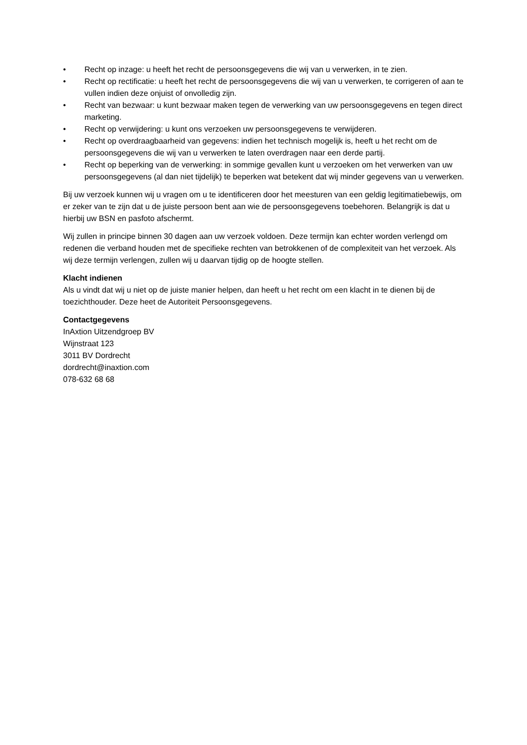• Recht op inzage: u heeft het recht de persoonsgegevens die wij van u verwerken, in te zien.
• Recht op rectificatie: u heeft het recht de persoonsgegevens die wij van u verwerken, te corrigeren of aan te vullen indien deze onjuist of onvolledig zijn.
• Recht van bezwaar: u kunt bezwaar maken tegen de verwerking van uw persoonsgegevens en tegen direct marketing.
• Recht op verwijdering: u kunt ons verzoeken uw persoonsgegevens te verwijderen.
• Recht op overdraagbaarheid van gegevens: indien het technisch mogelijk is, heeft u het recht om de persoonsgegevens die wij van u verwerken te laten overdragen naar een derde partij.
• Recht op beperking van de verwerking: in sommige gevallen kunt u verzoeken om het verwerken van uw persoonsgegevens (al dan niet tijdelijk) te beperken wat betekent dat wij minder gegevens van u verwerken.
Bij uw verzoek kunnen wij u vragen om u te identificeren door het meesturen van een geldig legitimatiebewijs, om er zeker van te zijn dat u de juiste persoon bent aan wie de persoonsgegevens toebehoren. Belangrijk is dat u hierbij uw BSN en pasfoto afschermt.
Wij zullen in principe binnen 30 dagen aan uw verzoek voldoen. Deze termijn kan echter worden verlengd om redenen die verband houden met de specifieke rechten van betrokkenen of de complexiteit van het verzoek. Als wij deze termijn verlengen, zullen wij u daarvan tijdig op de hoogte stellen.
Klacht indienen
Als u vindt dat wij u niet op de juiste manier helpen, dan heeft u het recht om een klacht in te dienen bij de toezichthouder. Deze heet de Autoriteit Persoonsgegevens.
Contactgegevens
InAxtion Uitzendgroep BV
Wijnstraat 123
3011 BV Dordrecht
dordrecht@inaxtion.com
078-632 68 68